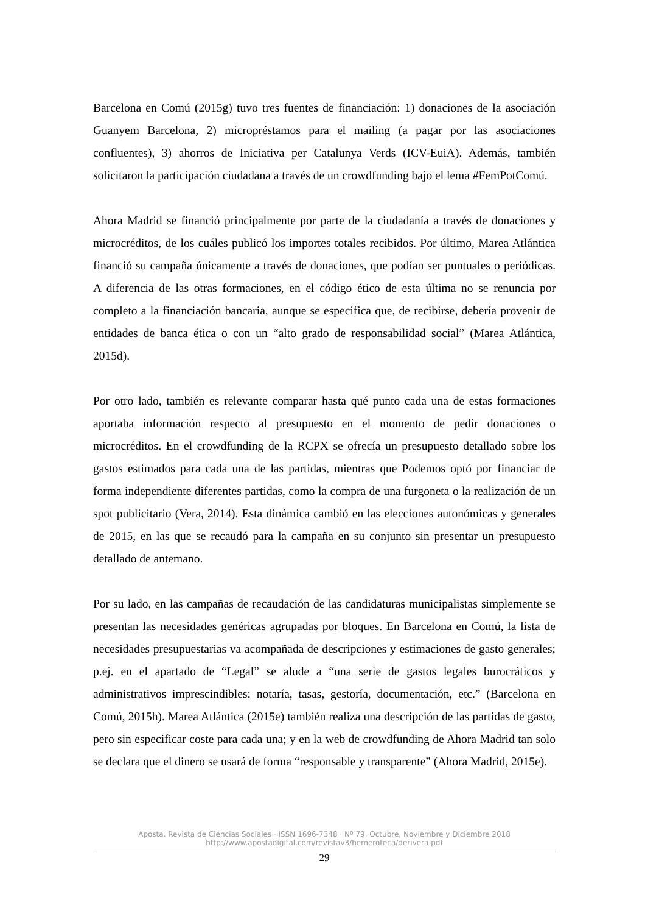Barcelona en Comú (2015g) tuvo tres fuentes de financiación: 1) donaciones de la asociación Guanyem Barcelona, 2) micropréstamos para el mailing (a pagar por las asociaciones confluentes), 3) ahorros de Iniciativa per Catalunya Verds (ICV-EuiA). Además, también solicitaron la participación ciudadana a través de un crowdfunding bajo el lema #FemPotComú.
Ahora Madrid se financió principalmente por parte de la ciudadanía a través de donaciones y microcréditos, de los cuáles publicó los importes totales recibidos. Por último, Marea Atlántica financió su campaña únicamente a través de donaciones, que podían ser puntuales o periódicas. A diferencia de las otras formaciones, en el código ético de esta última no se renuncia por completo a la financiación bancaria, aunque se especifica que, de recibirse, debería provenir de entidades de banca ética o con un “alto grado de responsabilidad social” (Marea Atlántica, 2015d).
Por otro lado, también es relevante comparar hasta qué punto cada una de estas formaciones aportaba información respecto al presupuesto en el momento de pedir donaciones o microcréditos. En el crowdfunding de la RCPX se ofrecía un presupuesto detallado sobre los gastos estimados para cada una de las partidas, mientras que Podemos optó por financiar de forma independiente diferentes partidas, como la compra de una furgoneta o la realización de un spot publicitario (Vera, 2014). Esta dinámica cambió en las elecciones autonómicas y generales de 2015, en las que se recaudó para la campaña en su conjunto sin presentar un presupuesto detallado de antemano.
Por su lado, en las campañas de recaudación de las candidaturas municipalistas simplemente se presentan las necesidades genéricas agrupadas por bloques. En Barcelona en Comú, la lista de necesidades presupuestarias va acompañada de descripciones y estimaciones de gasto generales; p.ej. en el apartado de “Legal” se alude a “una serie de gastos legales burocráticos y administrativos imprescindibles: notaría, tasas, gestoría, documentación, etc.” (Barcelona en Comú, 2015h). Marea Atlántica (2015e) también realiza una descripción de las partidas de gasto, pero sin especificar coste para cada una; y en la web de crowdfunding de Ahora Madrid tan solo se declara que el dinero se usará de forma “responsable y transparente” (Ahora Madrid, 2015e).
Aposta. Revista de Ciencias Sociales · ISSN 1696-7348 · Nº 79, Octubre, Noviembre y Diciembre 2018
http://www.apostadigital.com/revistav3/hemeroteca/derivera.pdf
29